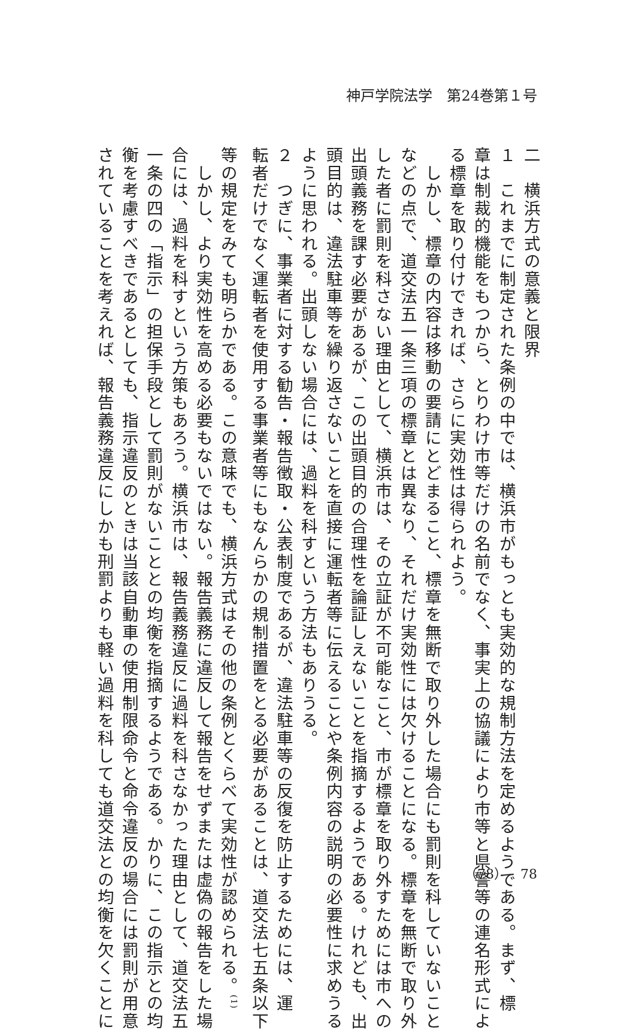神戸学院法学　第24巻第１号
二　横浜方式の意義と限界
１　これまでに制定された条例の中では、横浜市がもっとも実効的な規制方法を定めるようである。まず、標
章は制裁的機能をもつから、とりわけ市等だけの名前でなく、事実上の協議により市等と県警等の連名形式によ
る標章を取り付けできれば、さらに実効性は得られよう。
　しかし、標章の内容は移動の要請にとどまること、標章を無断で取り外した場合にも罰則を科していないこと
などの点で、道交法五一条三項の標章とは異なり、それだけ実効性には欠けることになる。標章を無断で取り外
した者に罰則を科さない理由として、横浜市は、その立証が不可能なこと、市が標章を取り外すためには市への
出頭義務を課す必要があるが、この出頭目的の合理性を論証しえないことを指摘するようである。けれども、出
頭目的は、違法駐車等を繰り返さないことを直接に運転者等に伝えることや条例内容の説明の必要性に求めうる
ように思われる。出頭しない場合には、過料を科すという方法もありうる。
２　つぎに、事業者に対する勧告・報告徴取・公表制度であるが、違法駐車等の反復を防止するためには、運
転者だけでなく運転者を使用する事業者等にもなんらかの規制措置をとる必要があることは、道交法七五条以下
等の規定をみても明らかである。この意味でも、横浜方式はその他の条例とくらべて実効性が認められる。<sup>(1)</sup>
　しかし、より実効性を高める必要もないではない。報告義務に違反して報告をせずまたは虚偽の報告をした場
合には、過料を科すという方策もあろう。横浜市は、報告義務違反に過料を科さなかった理由として、道交法五
一条の四の「指示」の担保手段として罰則がないこととの均衡を指摘するようである。かりに、この指示との均
衡を考慮すべきであるとしても、指示違反のときは当該自動車の使用制限命令と命令違反の場合には罰則が用意
されていることを考えれば、報告義務違反にしかも刑罰よりも軽い過料を科しても道交法との均衡を欠くことに
（78）　78